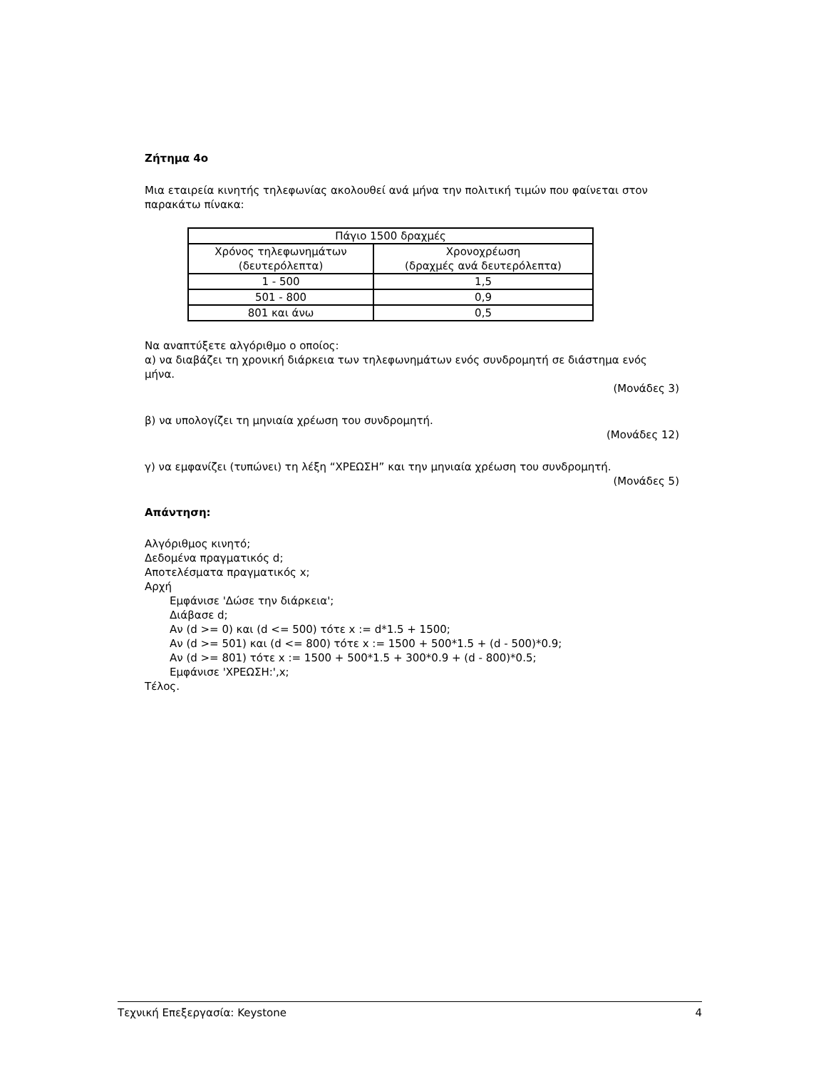Ζήτημα 4ο
Μια εταιρεία κινητής τηλεφωνίας ακολουθεί ανά μήνα την πολιτική τιμών που φαίνεται στον παρακάτω πίνακα:
| Πάγιο 1500 δραχμές | |
| --- | --- |
| Χρόνος τηλεφωνημάτων (δευτερόλεπτα) | Χρονοχρέωση (δραχμές ανά δευτερόλεπτα) |
| 1 - 500 | 1,5 |
| 501 - 800 | 0,9 |
| 801 και άνω | 0,5 |
Να αναπτύξετε αλγόριθμο ο οποίος:
α) να διαβάζει τη χρονική διάρκεια των τηλεφωνημάτων ενός συνδρομητή σε διάστημα ενός μήνα.
(Μονάδες 3)
β) να υπολογίζει τη μηνιαία χρέωση του συνδρομητή.
(Μονάδες 12)
γ) να εμφανίζει (τυπώνει) τη λέξη “ΧΡΕΩΣΗ” και την μηνιαία χρέωση του συνδρομητή.
(Μονάδες 5)
Απάντηση:
Αλγόριθμος κινητό;
Δεδομένα πραγματικός d;
Αποτελέσματα πραγματικός x;
Αρχή
Εμφάνισε 'Δώσε την διάρκεια';
Διάβασε d;
Αν (d >= 0) και (d <= 500) τότε x := d*1.5 + 1500;
Αν (d >= 501) και (d <= 800) τότε x := 1500 + 500*1.5 + (d - 500)*0.9;
Αν (d >= 801) τότε x := 1500 + 500*1.5 + 300*0.9 + (d - 800)*0.5;
Εμφάνισε 'ΧΡΕΩΣΗ:',x;
Τέλος.
Τεχνική Επεξεργασία: Keystone 4